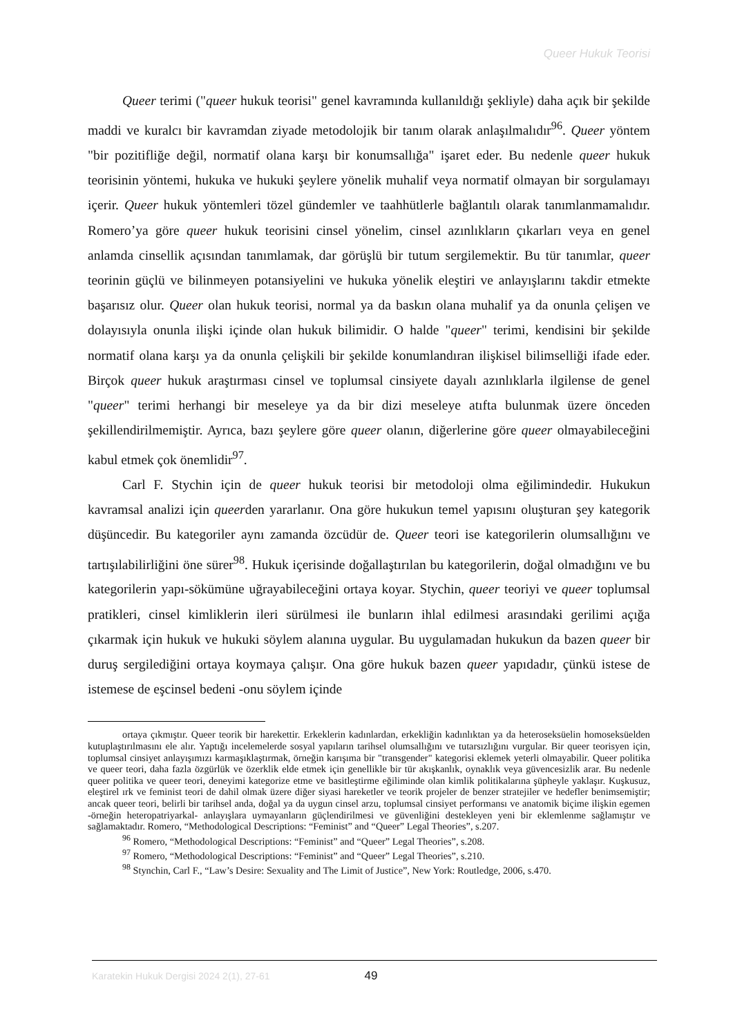Queer Hukuk Teorisi
Queer terimi ("queer hukuk teorisi" genel kavramında kullanıldığı şekliyle) daha açık bir şekilde maddi ve kuralcı bir kavramdan ziyade metodolojik bir tanım olarak anlaşılmalıdır<sup>96</sup>. Queer yöntem "bir pozitifliğe değil, normatif olana karşı bir konumsallığa" işaret eder. Bu nedenle queer hukuk teorisinin yöntemi, hukuka ve hukuki şeylere yönelik muhalif veya normatif olmayan bir sorgulamayı içerir. Queer hukuk yöntemleri tözel gündemler ve taahhütlerle bağlantılı olarak tanımlanmamalıdır. Romero’ya göre queer hukuk teorisini cinsel yönelim, cinsel azınlıkların çıkarları veya en genel anlamda cinsellik açısından tanımlamak, dar görüşlü bir tutum sergilemektir. Bu tür tanımlar, queer teorinin güçlü ve bilinmeyen potansiyelini ve hukuka yönelik eleştiri ve anlayışlarını takdir etmekte başarısız olur. Queer olan hukuk teorisi, normal ya da baskın olana muhalif ya da onunla çelişen ve dolayısıyla onunla ilişki içinde olan hukuk bilimidir. O halde "queer" terimi, kendisini bir şekilde normatif olana karşı ya da onunla çelişkili bir şekilde konumlandıran ilişkisel bilimselliği ifade eder. Birçok queer hukuk araştırması cinsel ve toplumsal cinsiyete dayalı azınlıklarla ilgilense de genel "queer" terimi herhangi bir meseleye ya da bir dizi meseleye atıfta bulunmak üzere önceden şekillendirilmemiştir. Ayrıca, bazı şeylere göre queer olanın, diğerlerine göre queer olmayabileceğini kabul etmek çok önemlidir<sup>97</sup>.
Carl F. Stychin için de queer hukuk teorisi bir metodoloji olma eğilimindedir. Hukukun kavramsal analizi için queerden yararlanır. Ona göre hukukun temel yapısını oluşturan şey kategorik düşüncedir. Bu kategoriler aynı zamanda özcüdür de. Queer teori ise kategorilerin olumsallığını ve tartışılabilirliğini öne sürer<sup>98</sup>. Hukuk içerisinde doğallaştırılan bu kategorilerin, doğal olmadığını ve bu kategorilerin yapı-sökümüne uğrayabileceğini ortaya koyar. Stychin, queer teoriyi ve queer toplumsal pratikleri, cinsel kimliklerin ileri sürülmesi ile bunların ihlal edilmesi arasındaki gerilimi açığa çıkarmak için hukuk ve hukuki söylem alanına uygular. Bu uygulamadan hukukun da bazen queer bir duruş sergilediğini ortaya koymaya çalışır. Ona göre hukuk bazen queer yapıdadır, çünkü istese de istemese de eşcinsel bedeni -onu söylem içinde
ortaya çıkmıştır. Queer teorik bir harekettir. Erkeklerin kadınlardan, erkekliğin kadınlıktan ya da heteroseksüelin homoseksüelden kutuplaştırılmasını ele alır. Yaptığı incelemelerde sosyal yapıların tarihsel olumsallığını ve tutarsızlığını vurgular. Bir queer teorisyen için, toplumsal cinsiyet anlayışımızı karmaşıklaştırmak, örneğin karışıma bir "transgender" kategorisi eklemek yeterli olmayabilir. Queer politika ve queer teori, daha fazla özgürlük ve özerklik elde etmek için genellikle bir tür akışkanlık, oynaklık veya güvencesizlik arar. Bu nedenle queer politika ve queer teori, deneyimi kategorize etme ve basitleştirme eğiliminde olan kimlik politikalarına şüpheyle yaklaşır. Kuşkusuz, eleştirel ırk ve feminist teori de dahil olmak üzere diğer siyasi hareketler ve teorik projeler de benzer stratejiler ve hedefler benimsemiştir; ancak queer teori, belirli bir tarihsel anda, doğal ya da uygun cinsel arzu, toplumsal cinsiyet performansı ve anatomik biçime ilişkin egemen -örneğin heteropatriyarkal- anlayışlara uymayanların güçlendirilmesi ve güvenliğini destekleyen yeni bir eklemlenme sağlamıştır ve sağlamaktadır. Romero, “Methodological Descriptions: “Feminist” and “Queer” Legal Theories”, s.207.
<sup>96</sup> Romero, “Methodological Descriptions: “Feminist” and “Queer” Legal Theories”, s.208.
<sup>97</sup> Romero, “Methodological Descriptions: “Feminist” and “Queer” Legal Theories”, s.210.
<sup>98</sup> Stynchin, Carl F., “Law’s Desire: Sexuality and The Limit of Justice”, New York: Routledge, 2006, s.470.
Karatekin Hukuk Dergisi 2024 2(1), 27-61 49